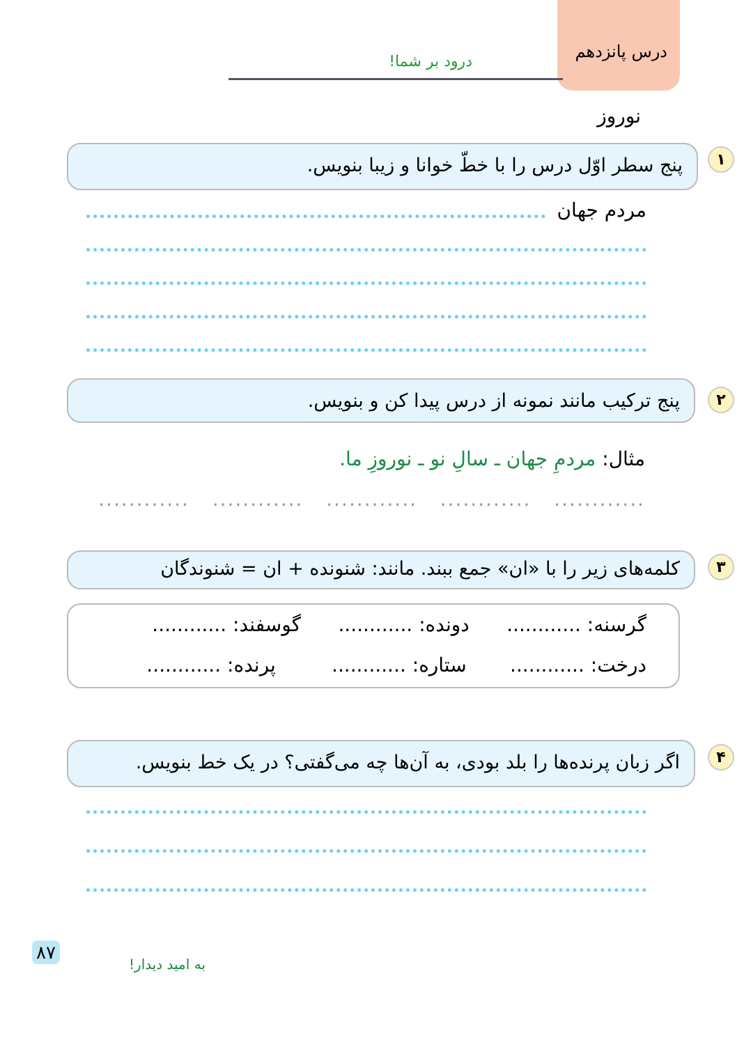درس پانزدهم درود بر شما!
نوروز
۱
پنج سطر اوّل درس را با خطّ خوانا و زیبا بنویس.
مردم جهان
۲
پنج ترکیب مانند نمونه از درس پیدا کن و بنویس.
مثال: مردمِ جهان ـ سالِ نو ـ نوروزِ ما.
............ ............ ............ ............ ............
۳
کلمه‌های زیر را با «ان» جمع ببند. مانند: شنونده + ان = شنوندگان
گرسنه: ............ دونده: ............ گوسفند: ............
درخت: ............ ستاره: ............ پرنده: ............
۴
اگر زبان پرنده‌ها را بلد بودی، به آن‌ها چه می‌گفتی؟ در یک خط بنویس.
۸۷
به امید دیدار!